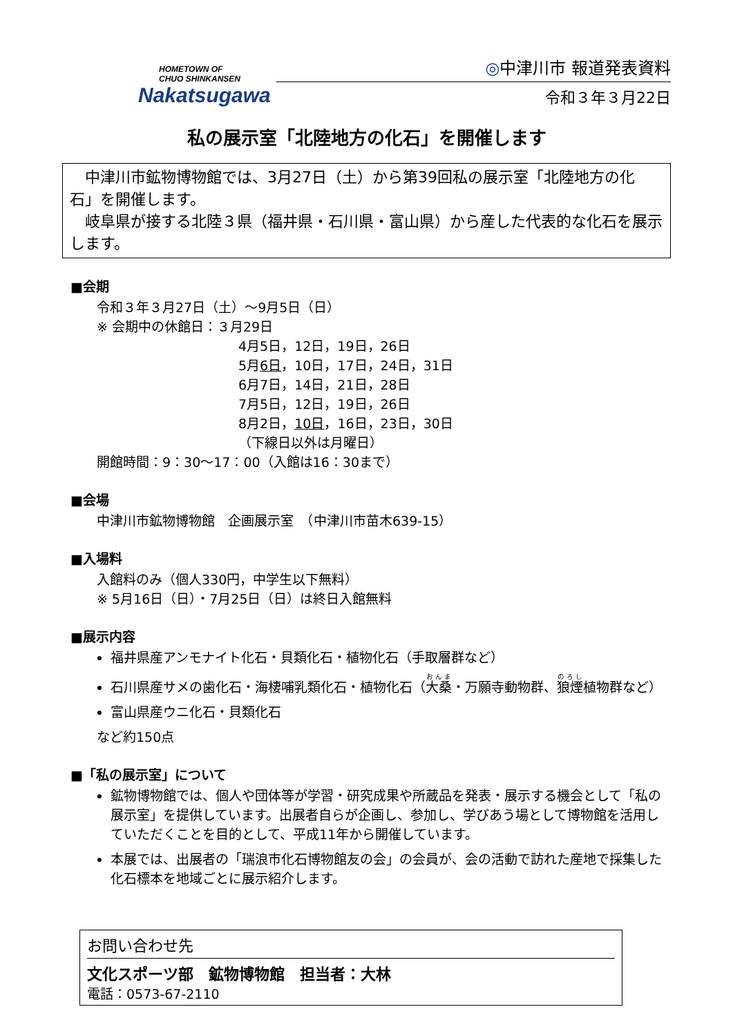HOMETOWN OF
CHUO SHINKANSEN
Nakatsugawa
◎中津川市 報道発表資料
令和３年３月22日
私の展示室「北陸地方の化石」を開催します
　中津川市鉱物博物館では、3月27日（土）から第39回私の展示室「北陸地方の化石」を開催します。
　岐阜県が接する北陸３県（福井県・石川県・富山県）から産した代表的な化石を展示します。
■会期
令和３年３月27日（土）～9月5日（日）
※ 会期中の休館日：３月29日
4月5日，12日，19日，26日
5月6日，10日，17日，24日，31日
6月7日，14日，21日，28日
7月5日，12日，19日，26日
8月2日，10日，16日，23日，30日
（下線日以外は月曜日）
開館時間：9：30～17：00（入館は16：30まで）
■会場
中津川市鉱物博物館　企画展示室　（中津川市苗木639-15）
■入場料
入館料のみ（個人330円，中学生以下無料）
※ 5月16日（日）・7月25日（日）は終日入館無料
■展示内容
福井県産アンモナイト化石・貝類化石・植物化石（手取層群など）
石川県産サメの歯化石・海棲哺乳類化石・植物化石（大桑・万願寺動物群、狼煙植物群など）
富山県産ウニ化石・貝類化石
など約150点
■「私の展示室」について
鉱物博物館では、個人や団体等が学習・研究成果や所蔵品を発表・展示する機会として「私の展示室」を提供しています。出展者自らが企画し、参加し、学びあう場として博物館を活用していただくことを目的として、平成11年から開催しています。
本展では、出展者の「瑞浪市化石博物館友の会」の会員が、会の活動で訪れた産地で採集した化石標本を地域ごとに展示紹介します。
お問い合わせ先
文化スポーツ部　鉱物博物館　担当者：大林
電話：0573-67-2110